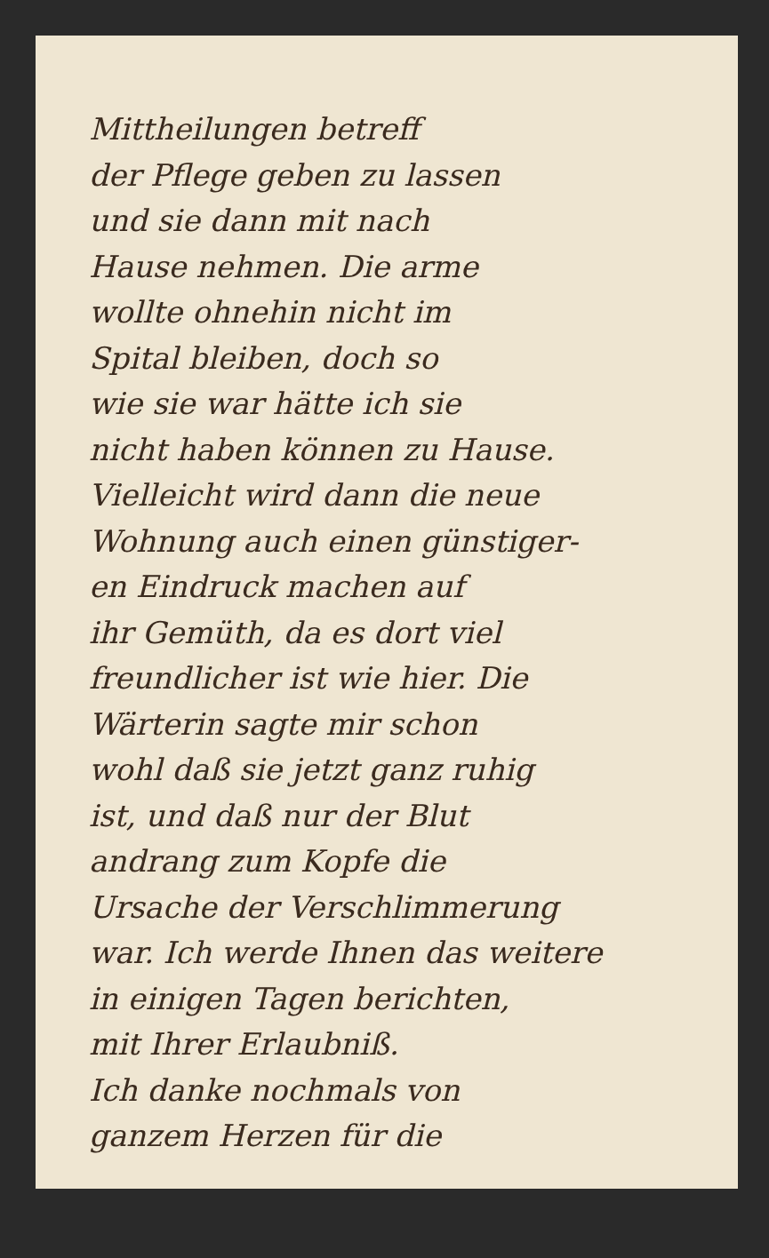Mittheilungen betreff
der Pflege geben zu lassen
und sie dann mit nach
Hause nehmen. Die arme
wollte ohnehin nicht im
Spital bleiben, doch so
wie sie war hätte ich sie
nicht haben können zu Hause.
Vielleicht wird dann die neue
Wohnung auch einen günstiger-
en Eindruck machen auf
ihr Gemüth, da es dort viel
freundlicher ist wie hier. Die
Wärterin sagte mir schon
wohl daß sie jetzt ganz ruhig
ist, und daß nur der Blut
andrang zum Kopfe die
Ursache der Verschlimmerung
war. Ich werde Ihnen das weitere
in einigen Tagen berichten,
mit Ihrer Erlaubniß.
Ich danke nochmals von
ganzem Herzen für die